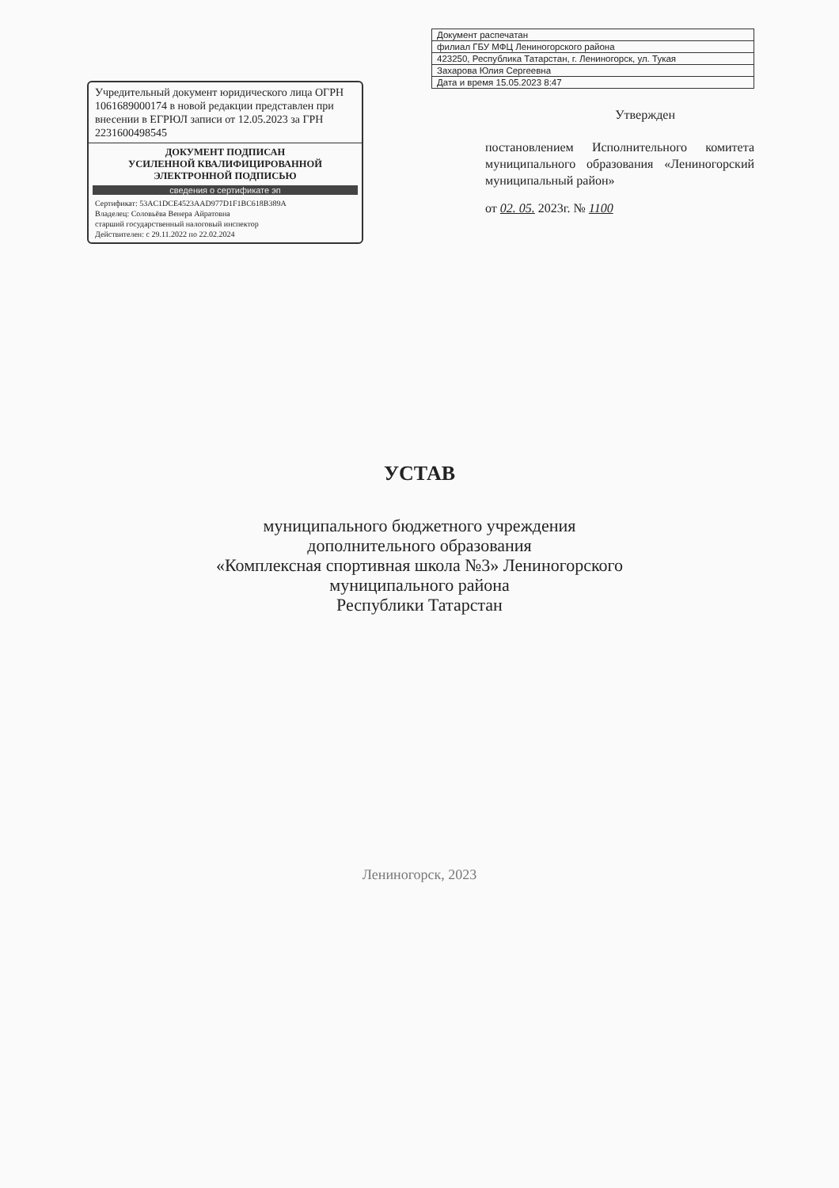Учредительный документ юридического лица ОГРН 1061689000174 в новой редакции представлен при внесении в ЕГРЮЛ записи от 12.05.2023 за ГРН 2231600498545
ДОКУМЕНТ ПОДПИСАН
УСИЛЕННОЙ КВАЛИФИЦИРОВАННОЙ
ЭЛЕКТРОННОЙ ПОДПИСЬЮ
сведения о сертификате эп
Сертификат: 53AC1DCE4523AAD977D1F1BC618B389A
Владелец: Соловьёва Венера Айратовна
старший государственный налоговый инспектор
Действителен: с 29.11.2022 по 22.02.2024
| Документ распечатан |
| филиал ГБУ МФЦ Лениногорского района |
| 423250, Республика Татарстан, г. Лениногорск, ул. Тукая |
| Захарова Юлия Сергеевна |
| Дата и время 15.05.2023 8:47 |
Утвержден
постановлением Исполнительного комитета муниципального образования «Лениногорский муниципальный район»
от 02. 05. 2023г. № 1100
УСТАВ
муниципального бюджетного учреждения
дополнительного образования
«Комплексная спортивная школа №3» Лениногорского
муниципального района
Республики Татарстан
Лениногорск, 2023